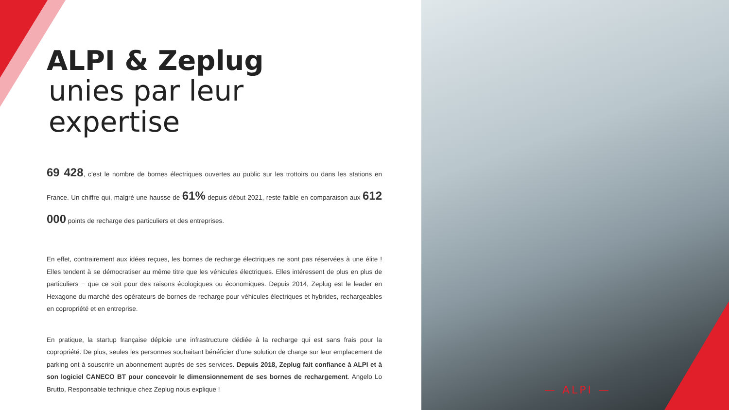ALPI & Zeplug
unies par leur expertise
69 428, c’est le nombre de bornes électriques ouvertes au public sur les trottoirs ou dans les stations en France. Un chiffre qui, malgré une hausse de 61% depuis début 2021, reste faible en comparaison aux 612 000 points de recharge des particuliers et des entreprises.
En effet, contrairement aux idées reçues, les bornes de recharge électriques ne sont pas réservées à une élite ! Elles tendent à se démocratiser au même titre que les véhicules électriques. Elles intéressent de plus en plus de particuliers − que ce soit pour des raisons écologiques ou économiques. Depuis 2014, Zeplug est le leader en Hexagone du marché des opérateurs de bornes de recharge pour véhicules électriques et hybrides, rechargeables en copropriété et en entreprise.
En pratique, la startup française déploie une infrastructure dédiée à la recharge qui est sans frais pour la copropriété. De plus, seules les personnes souhaitant bénéficier d’une solution de charge sur leur emplacement de parking ont à souscrire un abonnement auprès de ses services. Depuis 2018, Zeplug fait confiance à ALPI et à son logiciel CANECO BT pour concevoir le dimensionnement de ses bornes de rechargement. Angelo Lo Brutto, Responsable technique chez Zeplug nous explique !
— ALPI —